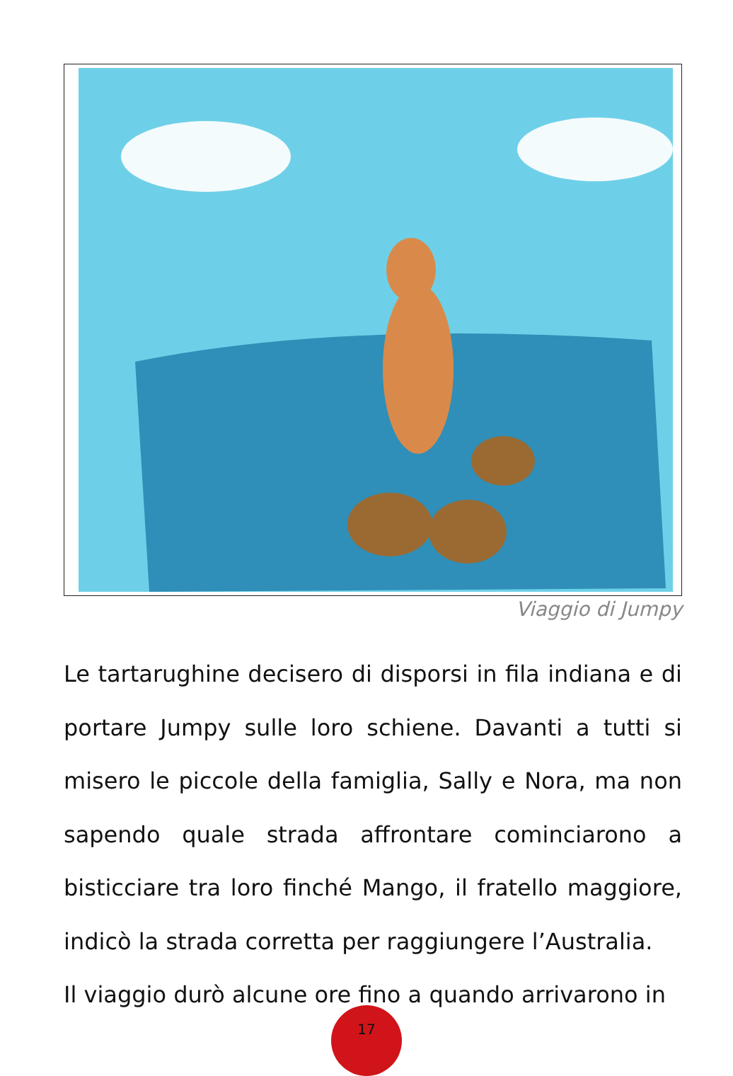Viaggio di Jumpy
Le tartarughine decisero di disporsi in fila indiana e di portare Jumpy sulle loro schiene. Davanti a tutti si misero le piccole della famiglia, Sally e Nora, ma non sapendo quale strada affrontare cominciarono a bisticciare tra loro finché Mango, il fratello maggiore, indicò la strada corretta per raggiungere l’Australia.
Il viaggio durò alcune ore fino a quando arrivarono in
17